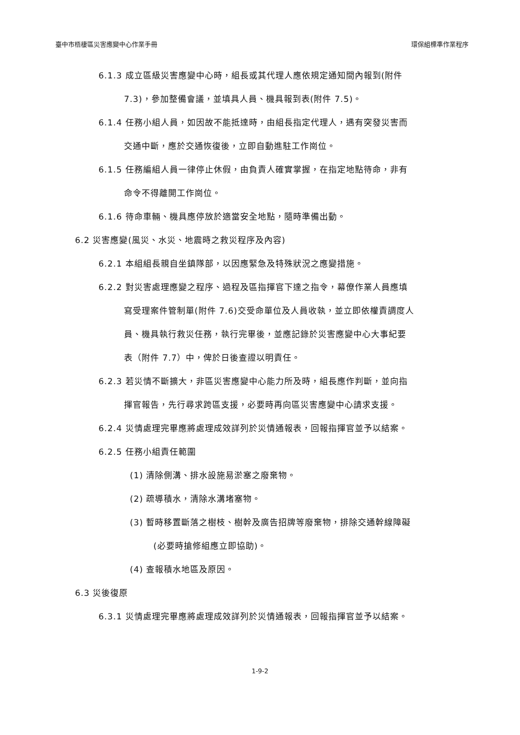臺中市梧棲區災害應變中心作業手冊 環保組標準作業程序
6.1.3 成立區級災害應變中心時，組長或其代理人應依規定通知間內報到(附件
7.3)，參加整備會議，並填具人員、機具報到表(附件 7.5)。
6.1.4 任務小組人員，如因故不能抵達時，由組長指定代理人，遇有突發災害而
交通中斷，應於交通恢復後，立即自動進駐工作崗位。
6.1.5 任務編組人員一律停止休假，由負責人確實掌握，在指定地點待命，非有
命令不得離開工作崗位。
6.1.6 待命車輛、機具應停放於適當安全地點，隨時準備出動。
6.2 災害應變(風災、水災、地震時之救災程序及內容)
6.2.1 本組組長親自坐鎮隊部，以因應緊急及特殊狀況之應變措施。
6.2.2 對災害處理應變之程序、過程及區指揮官下達之指令，幕僚作業人員應填
寫受理案件管制單(附件 7.6)交受命單位及人員收執，並立即依權責調度人
員、機具執行救災任務，執行完畢後，並應記錄於災害應變中心大事紀要
表（附件 7.7）中，俾於日後查證以明責任。
6.2.3 若災情不斷擴大，非區災害應變中心能力所及時，組長應作判斷，並向指
揮官報告，先行尋求跨區支援，必要時再向區災害應變中心請求支援。
6.2.4 災情處理完畢應將處理成效詳列於災情通報表，回報指揮官並予以結案。
6.2.5 任務小組責任範圍
(1) 清除側溝、排水設施易淤塞之廢棄物。
(2) 疏導積水，清除水溝堵塞物。
(3) 暫時移置斷落之樹枝、樹幹及廣告招牌等廢棄物，排除交通幹線障礙
(必要時搶修組應立即協助)。
(4) 查報積水地區及原因。
6.3 災後復原
6.3.1 災情處理完畢應將處理成效詳列於災情通報表，回報指揮官並予以結案。
1-9-2